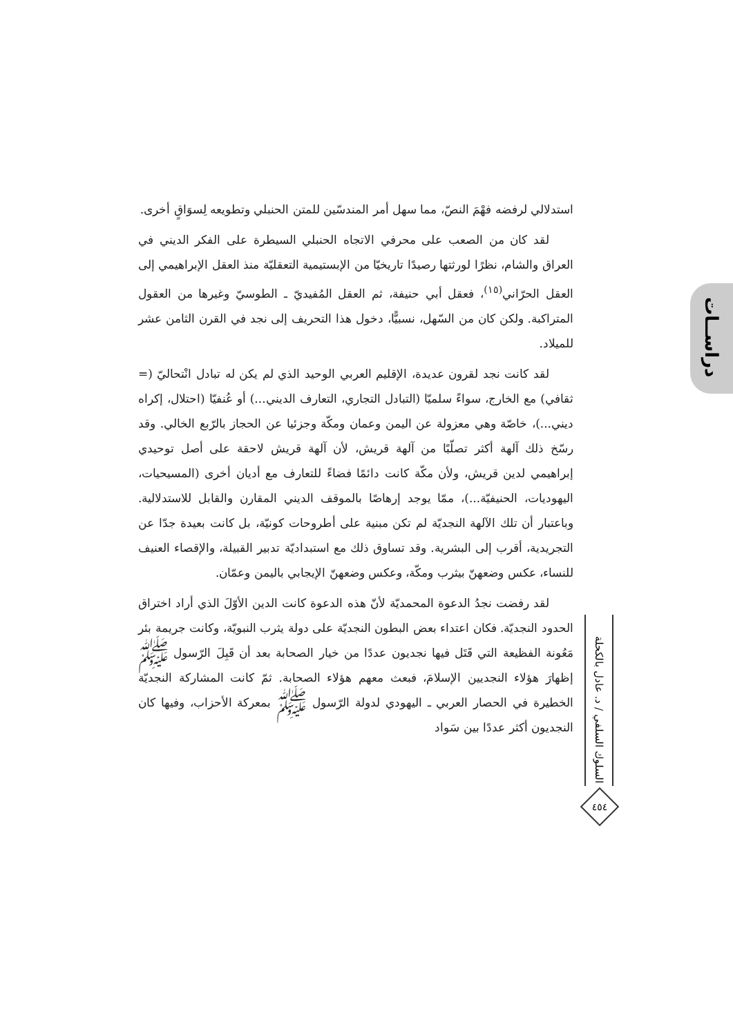دراســات
استدلالي لرفضه فهْمَ النصّ، مما سهل أمر المندسّين للمتن الحنبلي وتطويعه لِسوَاقٍ أخرى.
لقد كان من الصعب على محرفي الاتجاه الحنبلي السيطرة على الفكر الديني في العراق والشام، نظرًا لورثتها رصيدًا تاريخيّا من الإبستيمية التعقليّة منذ العقل الإبراهيمي إلى العقل الحرّاني<sup>(١٥)</sup>، فعقل أبي حنيفة، ثم العقل المُفيديّ ـ الطوسيّ وغيرها من العقول المتراكبة. ولكن كان من السّهل، نسبيًّا، دخول هذا التحريف إلى نجد في القرن الثامن عشر للميلاد.
لقد كانت نجد لقرون عديدة، الإقليم العربي الوحيد الذي لم يكن له تبادل انْتحاليّ (= ثقافي) مع الخارج، سواءً سلميّا (التبادل التجاري، التعارف الديني...) أو عُنفيّا (احتلال، إكراه ديني...)، خاصّة وهي معزولة عن اليمن وعمان ومكّة وجزئيا عن الحجاز بالرّبع الخالي. وقد رسّخ ذلك آلهة أكثر تصلّبًا من آلهة قريش، لأن آلهة قريش لاحقة على أصل توحيدي إبراهيمي لدين قريش، ولأن مكّة كانت دائمًا فضاءً للتعارف مع أديان أخرى (المسيحيات، اليهوديات، الحنيفيّة...)، ممّا يوجد إرهاصًا بالموقف الديني المقارن والقابل للاستدلالية. وباعتبار أن تلك الآلهة النجديّة لم تكن مبنية على أطروحات كونيّة، بل كانت بعيدة جدّا عن التجريدية، أقرب إلى البشرية. وقد تساوق ذلك مع استبداديّة تدبير القبيلة، والإقصاء العنيف للنساء، عكس وضعهنّ بيثرب ومكّة، وعكس وضعهنّ الإيجابي باليمن وعمّان.
لقد رفضت نجدُ الدعوة المحمديّة لأنّ هذه الدعوة كانت الدين الأوّلَ الذي أراد اختراق الحدود النجديّة. فكان اعتداء بعض البطون النجديّة على دولة يثرب النبويّة، وكانت جريمة بئر مَعُونة الفظيعة التي قَتَل فيها نجديون عددًا من خيار الصحابة بعد أن قَبِلَ الرّسول ﷺ إظهارَ هؤلاء النجديين الإسلامَ، فبعث معهم هؤلاء الصحابة. ثمّ كانت المشاركة النجديّة الخطيرة في الحصار العربي ـ اليهودي لدولة الرّسول ﷺ بمعركة الأحزاب، وفيها كان النجديون أكثر عددًا بين سَواد
السلوك السلفي / د. عادل بالكحلة
٤٥٤